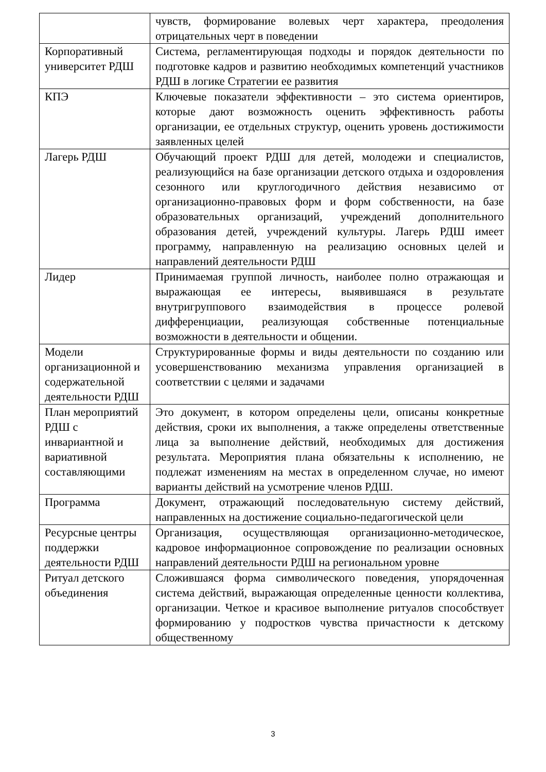| | чувств, формирование волевых черт характера, преодоления отрицательных черт в поведении |
| Корпоративный университет РДШ | Система, регламентирующая подходы и порядок деятельности по подготовке кадров и развитию необходимых компетенций участников РДШ в логике Стратегии ее развития |
| КПЭ | Ключевые показатели эффективности – это система ориентиров, которые дают возможность оценить эффективность работы организации, ее отдельных структур, оценить уровень достижимости заявленных целей |
| Лагерь РДШ | Обучающий проект РДШ для детей, молодежи и специалистов, реализующийся на базе организации детского отдыха и оздоровления сезонного или круглогодичного действия независимо от организационно-правовых форм и форм собственности, на базе образовательных организаций, учреждений дополнительного образования детей, учреждений культуры. Лагерь РДШ имеет программу, направленную на реализацию основных целей и направлений деятельности РДШ |
| Лидер | Принимаемая группой личность, наиболее полно отражающая и выражающая ее интересы, выявившаяся в результате внутригруппового взаимодействия в процессе ролевой дифференциации, реализующая собственные потенциальные возможности в деятельности и общении. |
| Модели организационной и содержательной деятельности РДШ | Структурированные формы и виды деятельности по созданию или усовершенствованию механизма управления организацией в соответствии с целями и задачами |
| План мероприятий РДШ с инвариантной и вариативной составляющими | Это документ, в котором определены цели, описаны конкретные действия, сроки их выполнения, а также определены ответственные лица за выполнение действий, необходимых для достижения результата. Мероприятия плана обязательны к исполнению, не подлежат изменениям на местах в определенном случае, но имеют варианты действий на усмотрение членов РДШ. |
| Программа | Документ, отражающий последовательную систему действий, направленных на достижение социально-педагогической цели |
| Ресурсные центры поддержки деятельности РДШ | Организация, осуществляющая организационно-методическое, кадровое информационное сопровождение по реализации основных направлений деятельности РДШ на региональном уровне |
| Ритуал детского объединения | Сложившаяся форма символического поведения, упорядоченная система действий, выражающая определенные ценности коллектива, организации. Четкое и красивое выполнение ритуалов способствует формированию у подростков чувства причастности к детскому общественному |
3